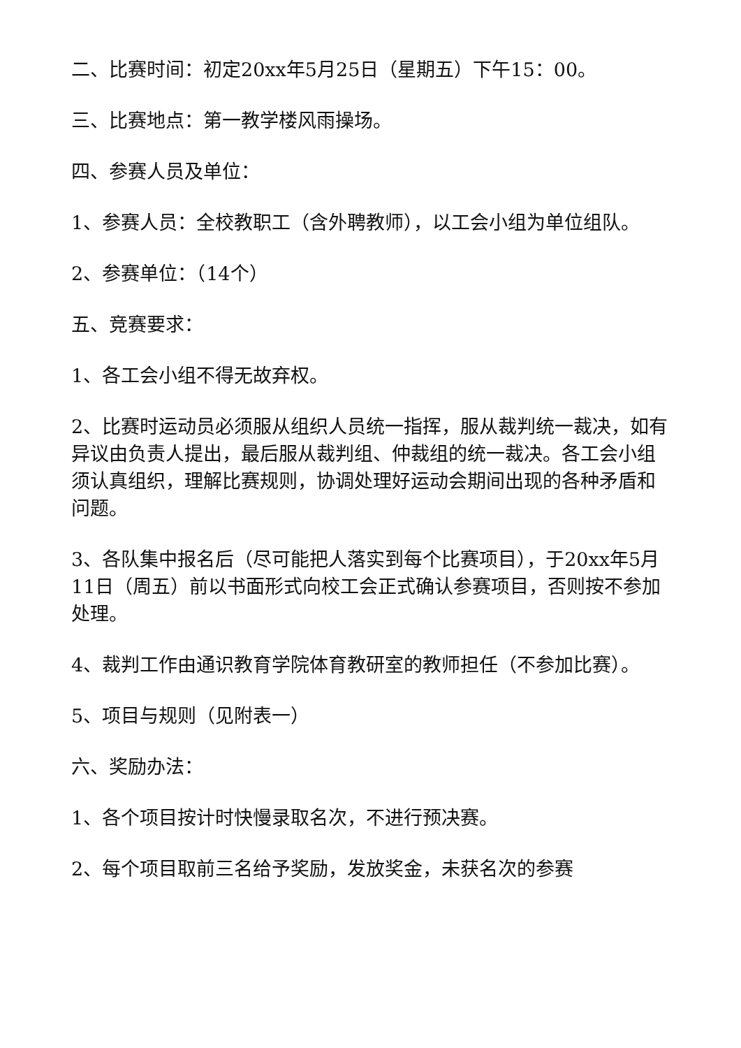二、比赛时间：初定20xx年5月25日（星期五）下午15：00。
三、比赛地点：第一教学楼风雨操场。
四、参赛人员及单位：
1、参赛人员：全校教职工（含外聘教师），以工会小组为单位组队。
2、参赛单位：（14个）
五、竞赛要求：
1、各工会小组不得无故弃权。
2、比赛时运动员必须服从组织人员统一指挥，服从裁判统一裁决，如有异议由负责人提出，最后服从裁判组、仲裁组的统一裁决。各工会小组须认真组织，理解比赛规则，协调处理好运动会期间出现的各种矛盾和问题。
3、各队集中报名后（尽可能把人落实到每个比赛项目），于20xx年5月11日（周五）前以书面形式向校工会正式确认参赛项目，否则按不参加处理。
4、裁判工作由通识教育学院体育教研室的教师担任（不参加比赛）。
5、项目与规则（见附表一）
六、奖励办法：
1、各个项目按计时快慢录取名次，不进行预决赛。
2、每个项目取前三名给予奖励，发放奖金，未获名次的参赛